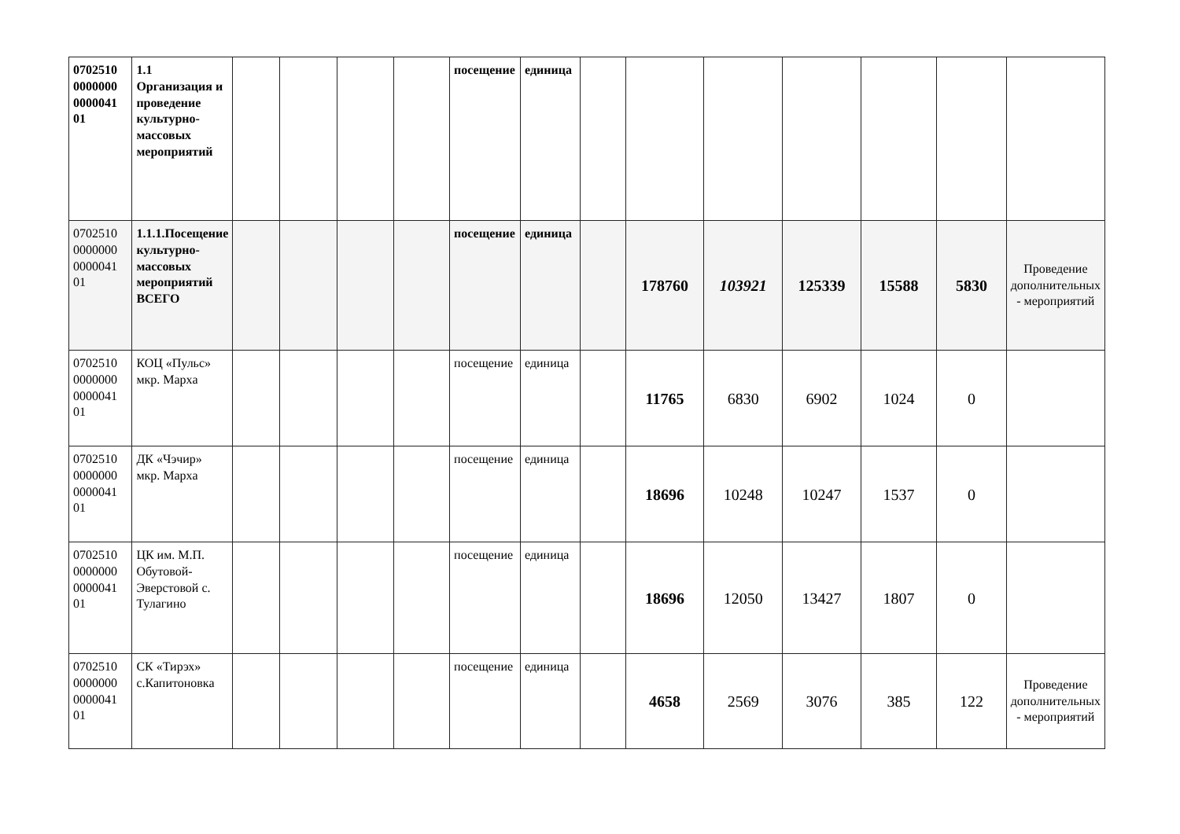| 0702510 0000000 0000041 01 | 1.1 Организация и проведение культурно-массовых мероприятий | | | | | посещение | единица | | | | | | | |
| 0702510 0000000 0000041 01 | 1.1.1.Посещение культурно-массовых мероприятий ВСЕГО | | | | | посещение | единица | | 178760 | 103921 | 125339 | 15588 | 5830 | Проведение дополнительных - мероприятий |
| 0702510 0000000 0000041 01 | КОЦ «Пульс» мкр. Марха | | | | | посещение | единица | | 11765 | 6830 | 6902 | 1024 | 0 | |
| 0702510 0000000 0000041 01 | ДК «Чэчир» мкр. Марха | | | | | посещение | единица | | 18696 | 10248 | 10247 | 1537 | 0 | |
| 0702510 0000000 0000041 01 | ЦК им. М.П. Обутовой-Эверстовой с. Тулагино | | | | | посещение | единица | | 18696 | 12050 | 13427 | 1807 | 0 | |
| 0702510 0000000 0000041 01 | СК «Тирэх» с.Капитоновка | | | | | посещение | единица | | 4658 | 2569 | 3076 | 385 | 122 | Проведение дополнительных - мероприятий |